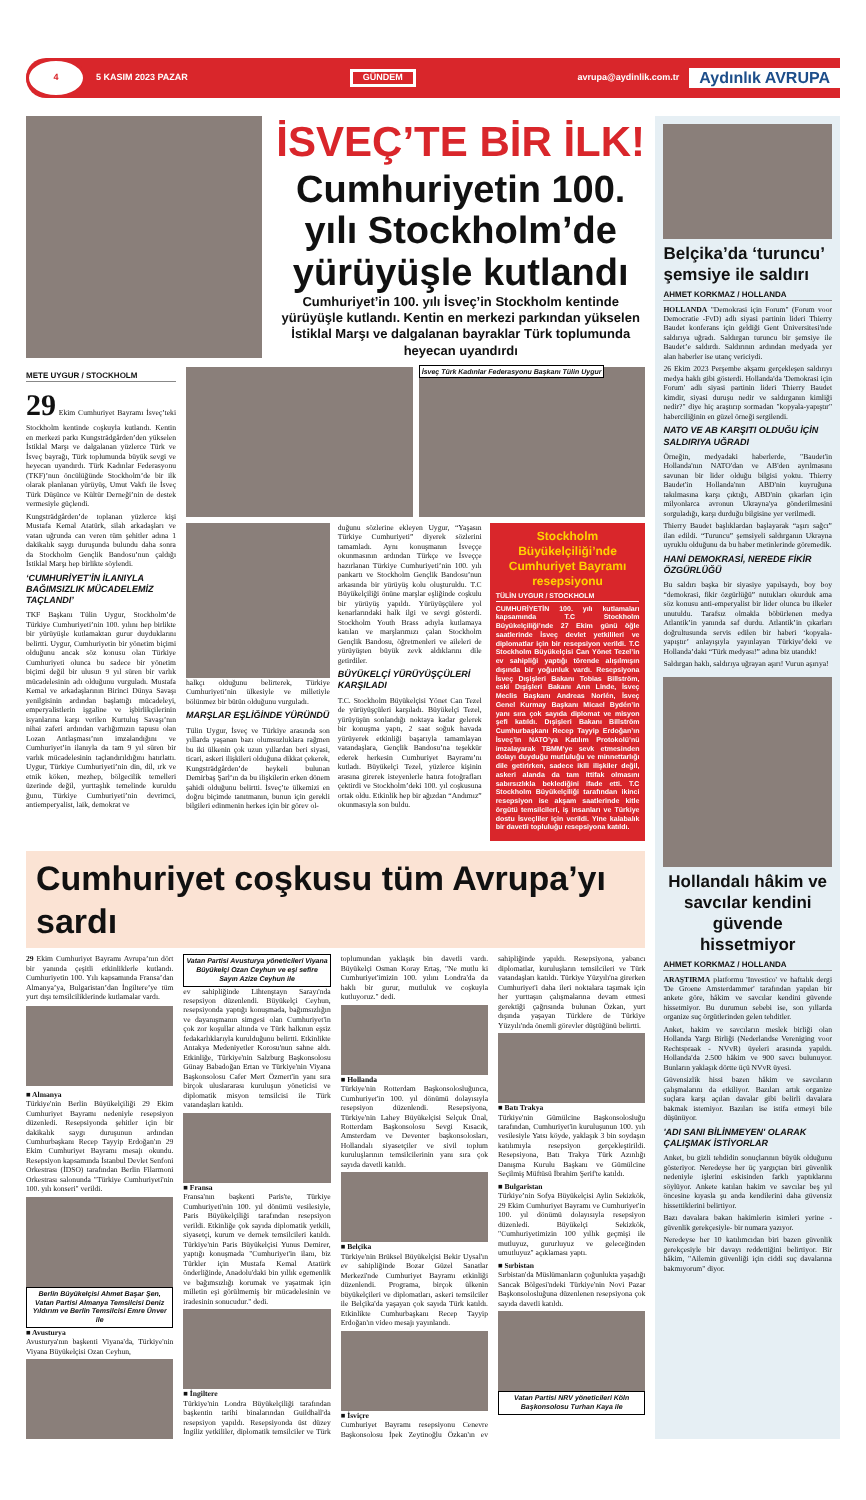4 5 KASIM 2023 PAZAR GÜNDEM avrupa@aydinlik.com.tr Aydınlık AVRUPA
İSVEÇ’TE BİR İLK!
Cumhuriyetin 100. yılı Stockholm’de yürüyüşle kutlandı
Cumhuriyet’in 100. yılı İsveç’in Stockholm kentinde yürüyüşle kutlandı. Kentin en merkezi parkından yükselen İstiklal Marşı ve dalgalanan bayraklar Türk toplumunda heyecan uyandırdı
METE UYGUR / STOCKHOLM
29 Ekim Cumhuriyet Bayramı İsveç’teki Stockholm kentinde coşkuyla kutlandı. Kentin en merkezi parkı Kungsträdgården’den yükselen İstiklal Marşı ve dalgalanan yüzlerce Türk ve İsveç bayrağı, Türk toplumunda büyük sevgi ve heyecan uyandırdı. Türk Kadınlar Federasyonu (TKF)’nun öncülüğünde Stockholm’de bir ilk olarak planlanan yürüyüş, Umut Vakfı ile İsveç Türk Düşünce ve Kültür Derneği’nin de destek vermesiyle güçlendi.
Kungsträdgården’de toplanan yüzlerce kişi Mustafa Kemal Atatürk, silah arkadaşları ve vatan uğrunda can veren tüm şehitler adına 1 dakikalık saygı duruşunda bulundu daha sonra da Stockholm Gençlik Bandosu’nun çaldığı İstiklal Marşı hep birlikte söylendi.
‘CUMHURİYET’İN İLANIYLA BAĞIMSIZLIK MÜCADELEMİZ TAÇLANDI’
TKF Başkanı Tülin Uygur, Stockholm’de Türkiye Cumhuriyeti’nin 100. yılını hep birlikte bir yürüyüşle kutlamaktan gurur duyduklarını belirtti. Uygur, Cumhuriyetin bir yönetim biçimi olduğunu ancak söz konusu olan Türkiye Cumhuriyeti olunca bu sadece bir yönetim biçimi değil bir ulusun 9 yıl süren bir varlık mücadelesinin adı olduğunu vurguladı. Mustafa Kemal ve arkadaşlarının Birinci Dünya Savaşı yenilgisinin ardından başlattığı mücadeleyi, emperyalistlerin işgaline ve işbirlikçilerinin isyanlarına karşı verilen Kurtuluş Savaşı’nın nihai zaferi ardından varlığımızın tapusu olan Lozan Antlaşması’nın imzalandığını ve Cumhuriyet’in ilanıyla da tam 9 yıl süren bir varlık mücadelesinin taçlandırıldığını hatırlattı. Uygur, Türkiye Cumhuriyeti’nin din, dil, ırk ve etnik köken, mezhep, bölgecilik temelleri üzerinde değil, yurttaşlık temelinde kuruldu​ğunu, Türkiye Cumhuriyeti’nin devrimci, antiemperyalist, laik, demokrat ve
İsveç Türk Kadınlar Federasyonu Başkanı Tülin Uygur
halkçı olduğunu belirterek, Türkiye Cumhuriyeti’nin ülkesiyle ve milletiyle bölünmez bir bütün olduğunu vurguladı.
MARŞLAR EŞLİĞİNDE YÜRÜNDÜ
Tülin Uygur, İsveç ve Türkiye arasında son yıllarda yaşanan bazı olumsuzluklara rağmen bu iki ülkenin çok uzun yıllardan beri siyasi, ticari, askeri ilişkileri olduğuna dikkat çekerek, Kungsträdgården’de heykeli bulunan Demirbaş Şarl’ın da bu ilişkilerin erken dönem şahidi olduğunu belirtti. İsveç’te ülkemizi en doğru biçimde tanıtmanın, bunun için gerekli bilgileri edinmenin herkes için bir görev ol-
duğunu sözlerine ekleyen Uygur, “Yaşasın Türkiye Cumhuriyeti” diyerek sözlerini tamamladı. Aynı konuşmanın İsveççe okunmasının ardından Türkçe ve İsveççe hazırlanan Türkiye Cumhuriyeti’nin 100. yılı pankartı ve Stockholm Gençlik Bandosu’nun arkasında bir yürüyüş kolu oluşturuldu. T.C Büyükelçiliği önüne marşlar eşliğinde coşkulu bir yürüyüş yapıldı. Yürüyüşçülere yol kenarlarındaki halk ilgi ve sevgi gösterdi. Stockholm Youth Brass adıyla kutlamaya katılan ve marşlarımızı çalan Stockholm Gençlik Bandosu, öğretmenleri ve aileleri de yürüyüşten büyük zevk aldıklarını dile getirdiler.
BÜYÜKELÇİ YÜRÜYÜŞÇÜLERİ KARŞILADI
T.C. Stockholm Büyükelçisi Yönet Can Tezel de yürüyüşçüleri karşıladı. Büyükelçi Tezel, yürüyüşün sonlandığı noktaya kadar gelerek bir konuşma yaptı, 2 saat soğuk havada yürüyerek etkinliği başarıyla tamamlayan vatandaşlara, Gençlik Bandosu’na teşekkür ederek herkesin Cumhuriyet Bayramı’nı kutladı. Büyükelçi Tezel, yüzlerce kişinin arasına girerek isteyenlerle hatıra fotoğrafları çektirdi ve Stockholm’deki 100. yıl coşkusuna ortak oldu. Etkinlik hep bir ağızdan “Andımız” okunmasıyla son buldu.
Stockholm Büyükelçiliği’nde Cumhuriyet Bayramı resepsiyonu
TÜLİN UYGUR / STOCKHOLM
CUMHURİYETİN 100. yılı kutlamaları kapsamında T.C Stockholm Büyükelçiliği’nde 27 Ekim günü öğle saatlerinde İsveç devlet yetkilileri ve diplomatlar için bir resepsiyon verildi. T.C Stockholm Büyükelçisi Can Yönet Tezel’in ev sahipliği yaptığı törende alışılmışın dışında bir yoğunluk vardı. Resepsiyona İsveç Dışişleri Bakanı Tobias Billström, eski Dışişleri Bakanı Ann Linde, İsveç Meclis Başkanı Andreas Norlén, İsveç Genel Kurmay Başkanı Micael Bydén’in yanı sıra çok sayıda diplomat ve misyon şefi katıldı. Dışişleri Bakanı Billström Cumhurbaşkanı Recep Tayyip Erdoğan’ın İsveç’in NATO’ya Katılım Protokolü’nü imzalayarak TBMM’ye sevk etmesinden dolayı duyduğu mutluluğu ve minnettarlığı dile getirirken, sadece ikili ilişkiler değil, askeri alanda da tam ittifak olmasını sabırsızlıkla beklediğini ifade etti. T.C Stockholm Büyükelçiliği tarafından ikinci resepsiyon ise akşam saatlerinde kitle örgütü temsilcileri, iş insanları ve Türkiye dostu İsveçliler için verildi. Yine kalabalık bir davetli topluluğu resepsiyona katıldı.
Cumhuriyet coşkusu tüm Avrupa’yı sardı
29 Ekim Cumhuriyet Bayramı Avrupa’nın dört bir yanında çeşitli etkinliklerle kutlandı. Cumhuriyetin 100. Yılı kapsamında Fransa’dan Almanya’ya, Bulgaristan’dan İngiltere’ye tüm yurt dışı temsilciliklerinde kutlamalar vardı.
■ Almanya
Türkiye'nin Berlin Büyükelçiliği 29 Ekim Cumhuriyet Bayramı nedeniyle resepsiyon düzenledi. Resepsiyonda şehitler için bir dakikalık saygı duruşunun ardından Cumhurbaşkanı Recep Tayyip Erdoğan'ın 29 Ekim Cumhuriyet Bayramı mesajı okundu. Resepsiyon kapsamında İstanbul Devlet Senfoni Orkestrası (İDSO) tarafından Berlin Filarmoni Orkestrası salonunda "Türkiye Cumhuriyeti'nin 100. yılı konseri" verildi.
Berlin Büyükelçisi Ahmet Başar Şen, Vatan Partisi Almanya Temsilcisi Deniz Yıldırım ve Berlin Temsilcisi Emre Ünver ile
■ Avusturya
Avusturya'nın başkenti Viyana'da, Türkiye'nin Viyana Büyükelçisi Ozan Ceyhun,
Vatan Partisi Avusturya yöneticileri Viyana Büyükelçi Ozan Ceyhun ve eşi sefire Sayın Azize Ceyhun ile
ev sahipliğinde Lihtenştayn Sarayı'nda resepsiyon düzenlendi. Büyükelçi Ceyhun, resepsiyonda yaptığı konuşmada, bağımsızlığın ve dayanışmanın simgesi olan Cumhuriyet'in çok zor koşullar altında ve Türk halkının eşsiz fedakarlıklarıyla kurulduğunu belirtti. Etkinlikte Antakya Medeniyetler Korosu'nun sahne aldı. Etkinliğe, Türkiye'nin Salzburg Başkonsolosu Günay Babadoğan Ertan ve Türkiye'nin Viyana Başkonsolosu Cafer Mert Özmert'in yanı sıra birçok uluslararası kuruluşun yöneticisi ve diplomatik misyon temsilcisi ile Türk vatandaşları katıldı.
■ Fransa
Fransa'nın başkenti Paris'te, Türkiye Cumhuriyeti'nin 100. yıl dönümü vesilesiyle, Paris Büyükelçiliği tarafından resepsiyon verildi. Etkinliğe çok sayıda diplomatik yetkili, siyasetçi, kurum ve dernek temsilcileri katıldı. Türkiye'nin Paris Büyükelçisi Yunus Demirer, yaptığı konuşmada "Cumhuriyet'in ilanı, biz Türkler için Mustafa Kemal Atatürk önderliğinde, Anadolu'daki bin yıllık egemenlik ve bağımsızlığı korumak ve yaşatmak için milletin eşi görülmemiş bir mücadelesinin ve iradesinin sonucudur." dedi.
■ İngiltere
Türkiye'nin Londra Büyükelçiliği tarafından başkentin tarihi binalarından Guildhall'da resepsiyon yapıldı. Resepsiyonda üst düzey İngiliz yetkililer, diplomatik temsilciler ve Türk toplumundan yaklaşık bin davetli vardı. Büyükelçi Osman Koray Ertaş, "Ne mutlu ki Cumhuriyet'imizin 100. yılını Londra'da da haklı bir gurur, mutluluk ve coşkuyla kutluyoruz." dedi.
■ Hollanda
Türkiye'nin Rotterdam Başkonsolosluğunca, Cumhuriyet'in 100. yıl dönümü dolayısıyla resepsiyon düzenlendi. Resepsiyona, Türkiye'nin Lahey Büyükelçisi Selçuk Ünal, Rotterdam Başkonsolosu Sevgi Kısacık, Amsterdam ve Deventer başkonsolosları, Hollandalı siyasetçiler ve sivil toplum kuruluşlarının temsilcilerinin yanı sıra çok sayıda davetli katıldı.
■ Belçika
Türkiye'nin Brüksel Büyükelçisi Bekir Uysal'ın ev sahipliğinde Bozar Güzel Sanatlar Merkezi'nde Cumhuriyet Bayramı etkinliği düzenlendi. Programa, birçok ülkenin büyükelçileri ve diplomatları, askeri temsilciler ile Belçika'da yaşayan çok sayıda Türk katıldı. Etkinlikte Cumhurbaşkanı Recep Tayyip Erdoğan'ın video mesajı yayınlandı.
■ İsviçre
Cumhuriyet Bayramı resepsiyonu Cenevre Başkonsolosu İpek Zeytinoğlu Özkan'ın ev sahipliğinde yapıldı. Resepsiyona, yabancı diplomatlar, kuruluşların temsilcileri ve Türk vatandaşları katıldı. Türkiye Yüzyılı'na girerken Cumhuriyet'i daha ileri noktalara taşımak için her yurttaşın çalışmalarına devam etmesi gerektiği çağrısında bulunan Özkan, yurt dışında yaşayan Türklere de Türkiye Yüzyılı'nda önemli görevler düştüğünü belirtti.
■ Batı Trakya
Türkiye'nin Gümülcine Başkonsolosluğu tarafından, Cumhuriyet'in kuruluşunun 100. yılı vesilesiyle Yatsı köyde, yaklaşık 3 bin soydaşın katılımıyla resepsiyon gerçekleştirildi. Resepsiyona, Batı Trakya Türk Azınlığı Danışma Kurulu Başkanı ve Gümülcine Seçilmiş Müftüsü İbrahim Şerif'te katıldı.
■ Bulgaristan
Türkiye’nin Sofya Büyükelçisi Aylin Sekizkök, 29 Ekim Cumhuriyet Bayramı ve Cumhuriyet'in 100. yıl dönümü dolayısıyla resepsiyon düzenledi. Büyükelçi Sekizkök, "Cumhuriyetimizin 100 yıllık geçmişi ile mutluyuz, gururluyuz ve geleceğinden umutluyuz" açıklaması yaptı.
■ Sırbistan
Sırbistan'da Müslümanların çoğunlukta yaşadığı Sancak Bölgesi'ndeki Türkiye'nin Novi Pazar Başkonsolosluğuna düzenlenen resepsiyona çok sayıda davetli katıldı.
Vatan Partisi NRV yöneticileri Köln Başkonsolosu Turhan Kaya ile
Belçika’da ‘turuncu’ şemsiye ile saldırı
AHMET KORKMAZ / HOLLANDA
HOLLANDA "Demokrasi için Forum" (Forum voor Democratie -FvD) adlı siyasi partinin lideri Thierry Baudet konferans için geldiği Gent Üniversitesi'nde saldırıya uğradı. Saldırgan turuncu bir şemsiye ile Baudet’e saldırdı. Saldırının ardından medyada yer alan haberler ise utanç vericiydi.
26 Ekim 2023 Perşembe akşamı gerçekleşen saldırıyı medya haklı gibi gösterdi. Hollanda'da 'Demokrasi için Forum' adlı siyasi partinin lideri Thierry Baudet kimdir, siyasi duruşu nedir ve saldırganın kimliği nedir?" diye hiç araştırıp sormadan "kopyala-yapıştır" haberciliğinin en güzel örneği sergilendi.
NATO VE AB KARŞITI OLDUĞU İÇİN SALDIRIYA UĞRADI
Örneğin, medyadaki haberlerde, "Baudet'in Hollanda'nın NATO'dan ve AB'den ayrılmasını savunan bir lider olduğu bilgisi yoktu. Thierry Baudet'in Hollanda'nın ABD'nin kuyruğuna takılmasına karşı çıktığı, ABD'nin çıkarları için milyonlarca avronun Ukrayna'ya gönderilmesini sorguladığı, karşı durduğu bilgisine yer verilmedi.
Thierry Baudet başlıklardan başlayarak “aşırı sağcı” ilan edildi. “Turuncu” şemsiyeli saldırganın Ukrayna uyruklu olduğunu da bu haber metinlerinde göremedik.
HANİ DEMOKRASİ, NEREDE FİKİR ÖZGÜRLÜĞÜ
Bu saldırı başka bir siyasiye yapılsaydı, boy boy “demokrasi, fikir özgürlüğü” nutukları okurduk ama söz konusu anti-emperyalist bir lider olunca bu ilkeler unutuldu. Tarafsız olmakla böbürlenen medya Atlantik’in yanında saf durdu. Atlantik’in çıkarları doğrultusunda servis edilen bir haberi ‘kopyala-yapıştır’ anlayışıyla yayınlayan Türkiye’deki ve Hollanda’daki “Türk medyası!” adına biz utandık!
Saldırgan haklı, saldırıya uğrayan aşırı! Vurun aşırıya!
Hollandalı hâkim ve savcılar kendini güvende hissetmiyor
AHMET KORKMAZ / HOLLANDA
ARAŞTIRMA platformu 'Investico' ve haftalık dergi 'De Groene Amsterdammer' tarafından yapılan bir ankete göre, hâkim ve savcılar kendini güvende hissetmiyor. Bu durumun sebebi ise, son yıllarda organize suç örgütlerinden gelen tehditler.
Anket, hakim ve savcıların meslek birliği olan Hollanda Yargı Birliği (Nederlandse Vereniging voor Rechtspraak - NVvR) üyeleri arasında yapıldı. Hollanda'da 2.500 hâkim ve 900 savcı bulunuyor. Bunların yaklaşık dörtte üçü NVvR üyesi.
Güvensizlik hissi bazen hâkim ve savcıların çalışmalarını da etkiliyor. Bazıları artık organize suçlara karşı açılan davalar gibi belirli davalara bakmak istemiyor. Bazıları ise istifa etmeyi bile düşünüyor.
'ADI SANI BİLİNMEYEN' OLARAK ÇALIŞMAK İSTİYORLAR
Anket, bu gizli tehdidin sonuçlarının büyük olduğunu gösteriyor. Neredeyse her üç yargıçtan biri güvenlik nedeniyle işlerini eskisinden farklı yaptıklarını söylüyor. Ankete katılan hakim ve savcılar beş yıl öncesine kıyasla şu anda kendilerini daha güvensiz hissettiklerini belirtiyor.
Bazı davalara bakan hakimlerin isimleri yerine -güvenlik gerekçesiyle- bir numara yazıyor.
Neredeyse her 10 katılımcıdan biri bazen güvenlik gerekçesiyle bir davayı reddettiğini belirtiyor. Bir hâkim, "Ailemin güvenliği için ciddi suç davalarına bakmıyorum" diyor.